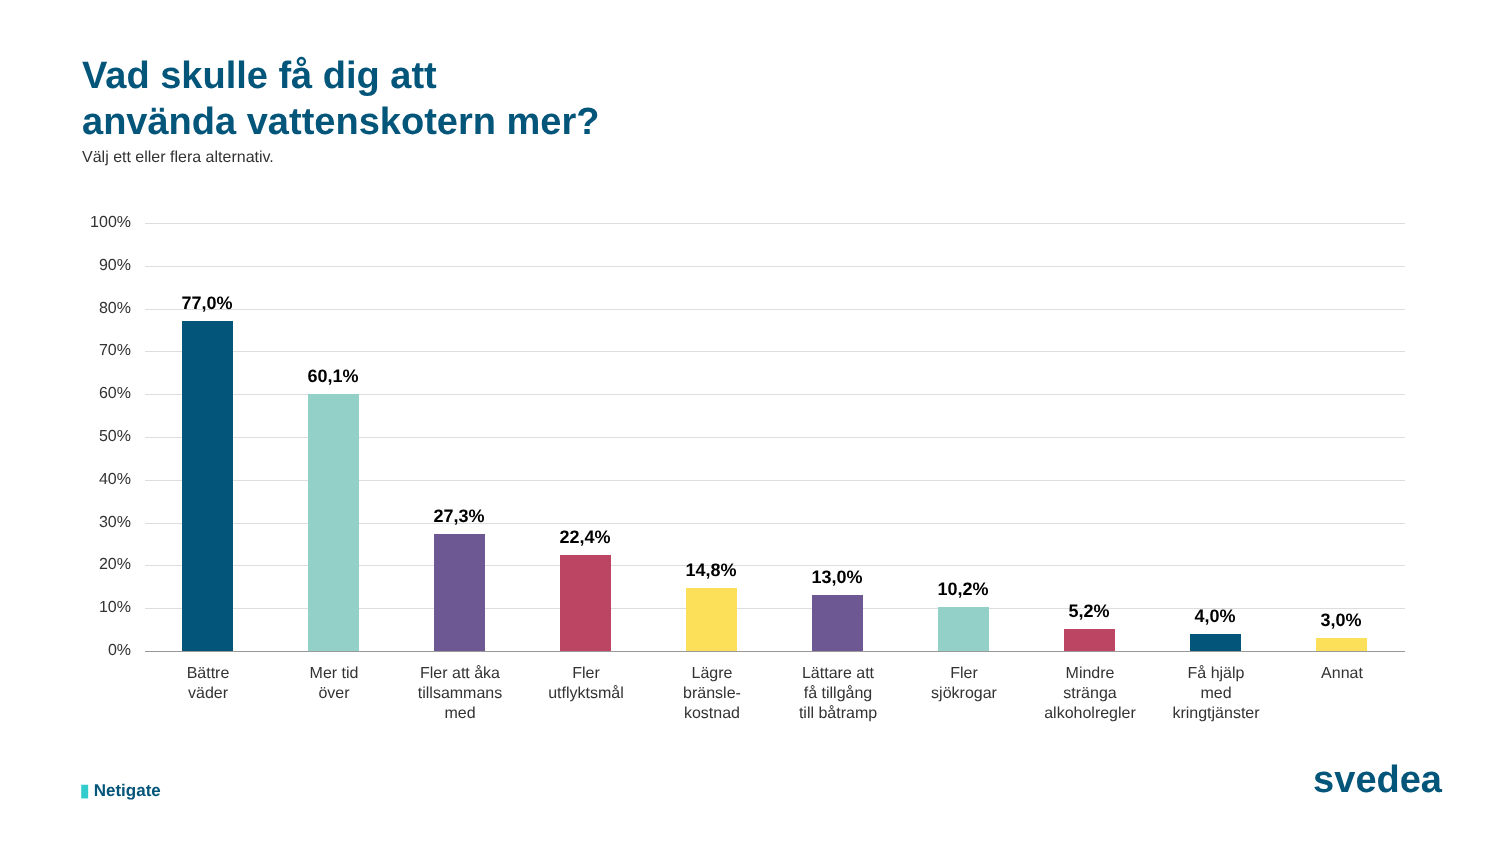Vad skulle få dig att
använda vattenskotern mer?
Välj ett eller flera alternativ.
100%
90%
80%
70%
60%
50%
40%
30%
20%
10%
0%
77,0%
60,1%
27,3%
22,4%
14,8% 13,0%
10,2%
5,2% 4,0% 3,0%
Bättre
väder
Mer tid
över
Fler att åka
tillsammans
med
Fler
utflyktsmål
Lägre
bränsle-
kostnad
Lättare att
få tillgång
till båtramp
Fler
sjökrogar
Mindre
stränga
alkoholregler
Få hjälp
med
kringtjänster
Annat
▮ Netigate svedea